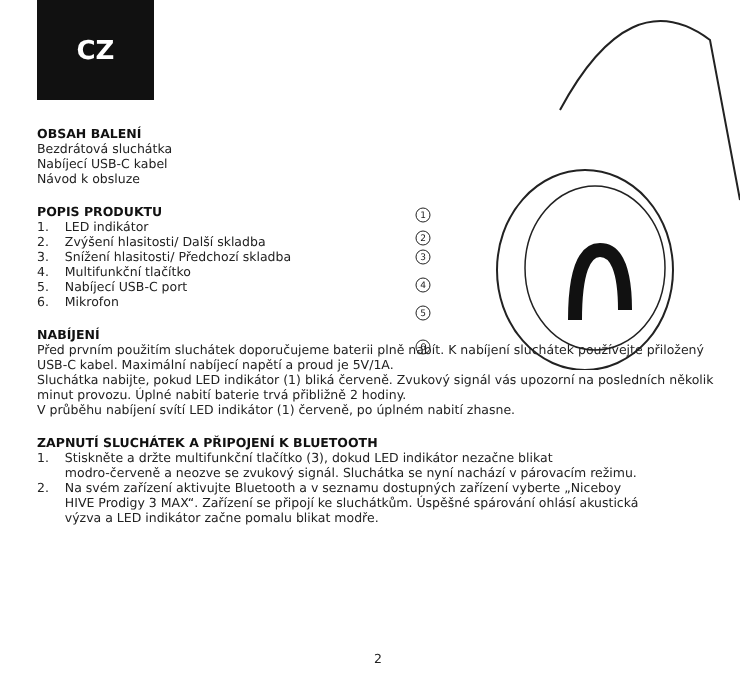CZ
1
2
3
4
5
6
OBSAH BALENÍ
Bezdrátová sluchátka
Nabíjecí USB-C kabel
Návod k obsluze
POPIS PRODUKTU
1. LED indikátor
2. Zvýšení hlasitosti/ Další skladba
3. Snížení hlasitosti/ Předchozí skladba
4. Multifunkční tlačítko
5. Nabíjecí USB-C port
6. Mikrofon
NABÍJENÍ
Před prvním použitím sluchátek doporučujeme baterii plně nabít. K nabíjení sluchátek používejte přiložený USB-C kabel. Maximální nabíjecí napětí a proud je 5V/1A.
Sluchátka nabijte, pokud LED indikátor (1) bliká červeně. Zvukový signál vás upozorní na posledních několik minut provozu. Úplné nabití baterie trvá přibližně 2 hodiny.
V průběhu nabíjení svítí LED indikátor (1) červeně, po úplném nabití zhasne.
ZAPNUTÍ SLUCHÁTEK A PŘIPOJENÍ K BLUETOOTH
1. Stiskněte a držte multifunkční tlačítko (3), dokud LED indikátor nezačne blikat
modro-červeně a neozve se zvukový signál. Sluchátka se nyní nachází v párovacím režimu.
2. Na svém zařízení aktivujte Bluetooth a v seznamu dostupných zařízení vyberte „Niceboy
HIVE Prodigy 3 MAX“. Zařízení se připojí ke sluchátkům. Úspěšné spárování ohlásí akustická
výzva a LED indikátor začne pomalu blikat modře.
2